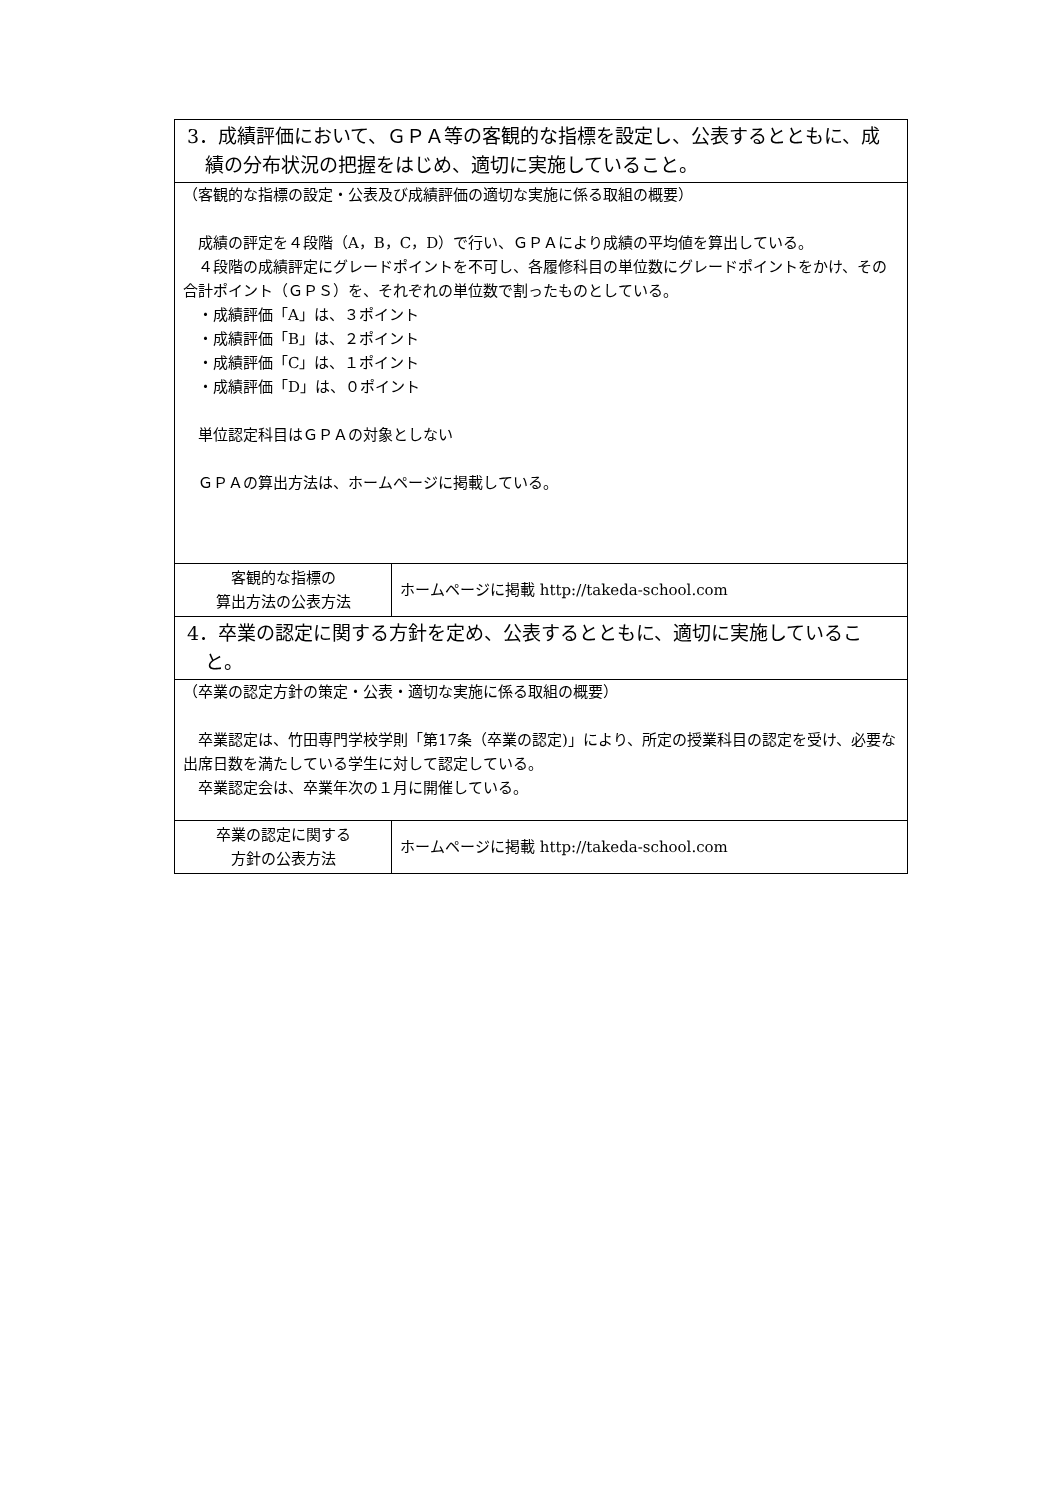| 3．成績評価において、ＧＰＡ等の客観的な指標を設定し、公表するとともに、成績の分布状況の把握をはじめ、適切に実施していること。 | |
| （客観的な指標の設定・公表及び成績評価の適切な実施に係る取組の概要） 成績の評定を４段階（A，B，C，D）で行い、ＧＰＡにより成績の平均値を算出している。 ４段階の成績評定にグレードポイントを不可し、各履修科目の単位数にグレードポイントをかけ、その合計ポイント（ＧＰＳ）を、それぞれの単位数で割ったものとしている。 ・成績評価「A」は、３ポイント ・成績評価「B」は、２ポイント ・成績評価「C」は、１ポイント ・成績評価「D」は、０ポイント 単位認定科目はＧＰＡの対象としない ＧＰＡの算出方法は、ホームページに掲載している。 | |
| 客観的な指標の 算出方法の公表方法 | ホームページに掲載 http://takeda-school.com |
| 4．卒業の認定に関する方針を定め、公表するとともに、適切に実施していること。 | |
| （卒業の認定方針の策定・公表・適切な実施に係る取組の概要） 卒業認定は、竹田専門学校学則「第17条（卒業の認定)」により、所定の授業科目の認定を受け、必要な出席日数を満たしている学生に対して認定している。 卒業認定会は、卒業年次の１月に開催している。 | |
| 卒業の認定に関する 方針の公表方法 | ホームページに掲載 http://takeda-school.com |